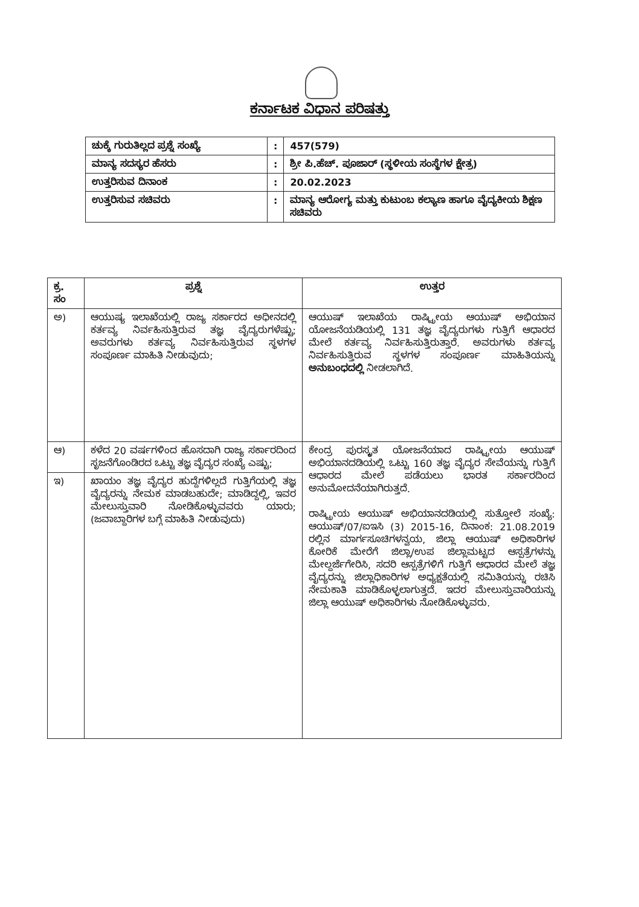ಕರ್ನಾಟಕ ವಿಧಾನ ಪರಿಷತ್ತು
| ಚುಕ್ಕೆ ಗುರುತಿಲ್ಲದ ಪ್ರಶ್ನೆ ಸಂಖ್ಯೆ | : | 457(579) |
| ಮಾನ್ಯ ಸದಸ್ಯರ ಹೆಸರು | : | ಶ್ರೀ ಪಿ.ಹೆಚ್. ಪೂಜಾರ್ (ಸ್ಥಳೀಯ ಸಂಸ್ಥೆಗಳ ಕ್ಷೇತ್ರ) |
| ಉತ್ತರಿಸುವ ದಿನಾಂಕ | : | 20.02.2023 |
| ಉತ್ತರಿಸುವ ಸಚಿವರು | : | ಮಾನ್ಯ ಆರೋಗ್ಯ ಮತ್ತು ಕುಟುಂಬ ಕಲ್ಯಾಣ ಹಾಗೂ ವೈದ್ಯಕೀಯ ಶಿಕ್ಷಣ ಸಚಿವರು |
| ಕ್ರ. ಸಂ | ಪ್ರಶ್ನೆ | ಉತ್ತರ |
| --- | --- | --- |
| ಅ) | ಆಯುಷ್ಯ ಇಲಾಖೆಯಲ್ಲಿ ರಾಜ್ಯ ಸರ್ಕಾರದ ಅಧೀನದಲ್ಲಿ ಕರ್ತವ್ಯ ನಿರ್ವಹಿಸುತ್ತಿರುವ ತಜ್ಞ ವೈದ್ಯರುಗಳೆಷ್ಟು; ಅವರುಗಳು ಕರ್ತವ್ಯ ನಿರ್ವಹಿಸುತ್ತಿರುವ ಸ್ಥಳಗಳ ಸಂಪೂರ್ಣ ಮಾಹಿತಿ ನೀಡುವುದು; | ಆಯುಷ್ ಇಲಾಖೆಯ ರಾಷ್ಟ್ರೀಯ ಆಯುಷ್ ಅಭಿಯಾನ ಯೋಜನೆಯಡಿಯಲ್ಲಿ 131 ತಜ್ಞ ವೈದ್ಯರುಗಳು ಗುತ್ತಿಗೆ ಆಧಾರದ ಮೇಲೆ ಕರ್ತವ್ಯ ನಿರ್ವಹಿಸುತ್ತಿರುತ್ತಾರೆ. ಅವರುಗಳು ಕರ್ತವ್ಯ ನಿರ್ವಹಿಸುತ್ತಿರುವ ಸ್ಥಳಗಳ ಸಂಪೂರ್ಣ ಮಾಹಿತಿಯನ್ನು ಅನುಬಂಧದಲ್ಲಿ ನೀಡಲಾಗಿದೆ. |
| ಆ) | ಕಳೆದ 20 ವರ್ಷಗಳಿಂದ ಹೊಸದಾಗಿ ರಾಜ್ಯ ಸರ್ಕಾರದಿಂದ ಸೃಜನೆಗೊಂಡಿರದ ಒಟ್ಟು ತಜ್ಞ ವೈದ್ಯರ ಸಂಖ್ಯೆ ಎಷ್ಟು; | ಕೇಂದ್ರ ಪುರಸ್ಕೃತ ಯೋಜನೆಯಾದ ರಾಷ್ಟ್ರೀಯ ಆಯುಷ್ ಅಭಿಯಾನದಡಿಯಲ್ಲಿ ಒಟ್ಟು 160 ತಜ್ಞ ವೈದ್ಯರ ಸೇವೆಯನ್ನು ಗುತ್ತಿಗೆ ಆಧಾರದ ಮೇಲೆ ಪಡೆಯಲು ಭಾರತ ಸರ್ಕಾರದಿಂದ ಅನುಮೋದನೆಯಾಗಿರುತ್ತದೆ. ರಾಷ್ಟ್ರೀಯ ಆಯುಷ್ ಅಭಿಯಾನದಡಿಯಲ್ಲಿ ಸುತ್ತೋಲೆ ಸಂಖ್ಯೆ: ಆಯುಷ್/07/ಐಇಸಿ (3) 2015-16, ದಿನಾಂಕ: 21.08.2019 ರಲ್ಲಿನ ಮಾರ್ಗಸೂಚಿಗಳನ್ವಯ, ಜಿಲ್ಲಾ ಆಯುಷ್ ಅಧಿಕಾರಿಗಳ ಕೋರಿಕೆ ಮೇರೆಗೆ ಜಿಲ್ಲಾ/ಉಪ ಜಿಲ್ಲಾಮಟ್ಟದ ಆಸ್ಪತ್ರೆಗಳನ್ನು ಮೇಲ್ದರ್ಜೆಗೇರಿಸಿ, ಸದರಿ ಆಸ್ಪತ್ರೆಗಳಿಗೆ ಗುತ್ತಿಗೆ ಆಧಾರದ ಮೇಲೆ ತಜ್ಞ ವೈದ್ಯರನ್ನು ಜಿಲ್ಲಾಧಿಕಾರಿಗಳ ಅಧ್ಯಕ್ಷತೆಯಲ್ಲಿ ಸಮಿತಿಯನ್ನು ರಚಿಸಿ ನೇಮಕಾತಿ ಮಾಡಿಕೊಳ್ಳಲಾಗುತ್ತದೆ. ಇದರ ಮೇಲುಸ್ತುವಾರಿಯನ್ನು ಜಿಲ್ಲಾ ಆಯುಷ್ ಅಧಿಕಾರಿಗಳು ನೋಡಿಕೊಳ್ಳುವರು. |
| ಇ) | ಖಾಯಂ ತಜ್ಞ ವೈದ್ಯರ ಹುದ್ದೆಗಳಿಲ್ಲದೆ ಗುತ್ತಿಗೆಯಲ್ಲಿ ತಜ್ಞ ವೈದ್ಯರನ್ನು ನೇಮಕ ಮಾಡಬಹುದೇ; ಮಾಡಿದ್ದಲ್ಲಿ, ಇವರ ಮೇಲುಸ್ತುವಾರಿ ನೋಡಿಕೊಳ್ಳುವವರು ಯಾರು; (ಜವಾಬ್ದಾರಿಗಳ ಬಗ್ಗೆ ಮಾಹಿತಿ ನೀಡುವುದು) | |